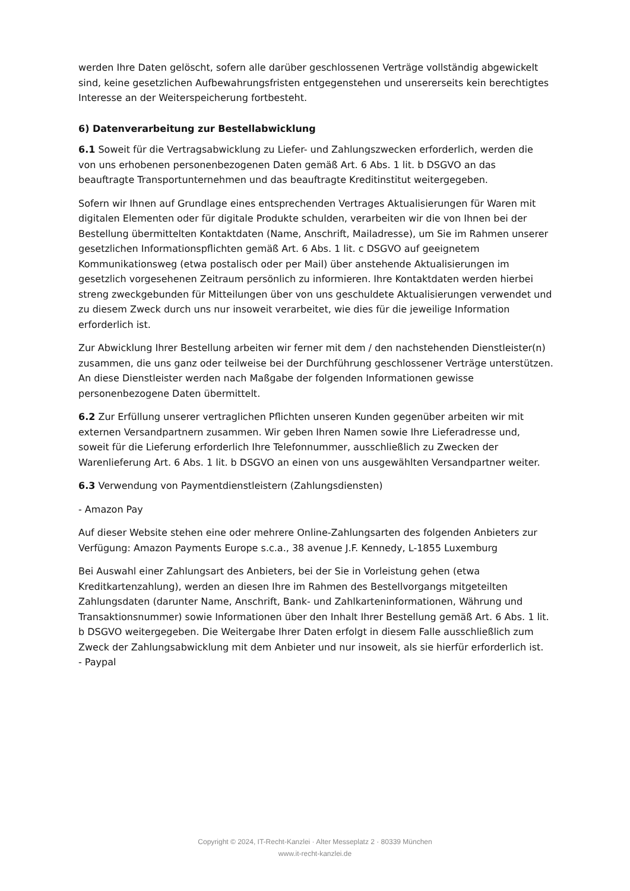werden Ihre Daten gelöscht, sofern alle darüber geschlossenen Verträge vollständig abgewickelt sind, keine gesetzlichen Aufbewahrungsfristen entgegenstehen und unsererseits kein berechtigtes Interesse an der Weiterspeicherung fortbesteht.
6) Datenverarbeitung zur Bestellabwicklung
6.1 Soweit für die Vertragsabwicklung zu Liefer- und Zahlungszwecken erforderlich, werden die von uns erhobenen personenbezogenen Daten gemäß Art. 6 Abs. 1 lit. b DSGVO an das beauftragte Transportunternehmen und das beauftragte Kreditinstitut weitergegeben.
Sofern wir Ihnen auf Grundlage eines entsprechenden Vertrages Aktualisierungen für Waren mit digitalen Elementen oder für digitale Produkte schulden, verarbeiten wir die von Ihnen bei der Bestellung übermittelten Kontaktdaten (Name, Anschrift, Mailadresse), um Sie im Rahmen unserer gesetzlichen Informationspflichten gemäß Art. 6 Abs. 1 lit. c DSGVO auf geeignetem Kommunikationsweg (etwa postalisch oder per Mail) über anstehende Aktualisierungen im gesetzlich vorgesehenen Zeitraum persönlich zu informieren. Ihre Kontaktdaten werden hierbei streng zweckgebunden für Mitteilungen über von uns geschuldete Aktualisierungen verwendet und zu diesem Zweck durch uns nur insoweit verarbeitet, wie dies für die jeweilige Information erforderlich ist.
Zur Abwicklung Ihrer Bestellung arbeiten wir ferner mit dem / den nachstehenden Dienstleister(n) zusammen, die uns ganz oder teilweise bei der Durchführung geschlossener Verträge unterstützen. An diese Dienstleister werden nach Maßgabe der folgenden Informationen gewisse personenbezogene Daten übermittelt.
6.2 Zur Erfüllung unserer vertraglichen Pflichten unseren Kunden gegenüber arbeiten wir mit externen Versandpartnern zusammen. Wir geben Ihren Namen sowie Ihre Lieferadresse und, soweit für die Lieferung erforderlich Ihre Telefonnummer, ausschließlich zu Zwecken der Warenlieferung Art. 6 Abs. 1 lit. b DSGVO an einen von uns ausgewählten Versandpartner weiter.
6.3 Verwendung von Paymentdienstleistern (Zahlungsdiensten)
- Amazon Pay
Auf dieser Website stehen eine oder mehrere Online-Zahlungsarten des folgenden Anbieters zur Verfügung: Amazon Payments Europe s.c.a., 38 avenue J.F. Kennedy, L-1855 Luxemburg
Bei Auswahl einer Zahlungsart des Anbieters, bei der Sie in Vorleistung gehen (etwa Kreditkartenzahlung), werden an diesen Ihre im Rahmen des Bestellvorgangs mitgeteilten Zahlungsdaten (darunter Name, Anschrift, Bank- und Zahlkarteninformationen, Währung und Transaktionsnummer) sowie Informationen über den Inhalt Ihrer Bestellung gemäß Art. 6 Abs. 1 lit. b DSGVO weitergegeben. Die Weitergabe Ihrer Daten erfolgt in diesem Falle ausschließlich zum Zweck der Zahlungsabwicklung mit dem Anbieter und nur insoweit, als sie hierfür erforderlich ist.
- Paypal
Copyright © 2024, IT-Recht-Kanzlei · Alter Messeplatz 2 · 80339 München
www.it-recht-kanzlei.de